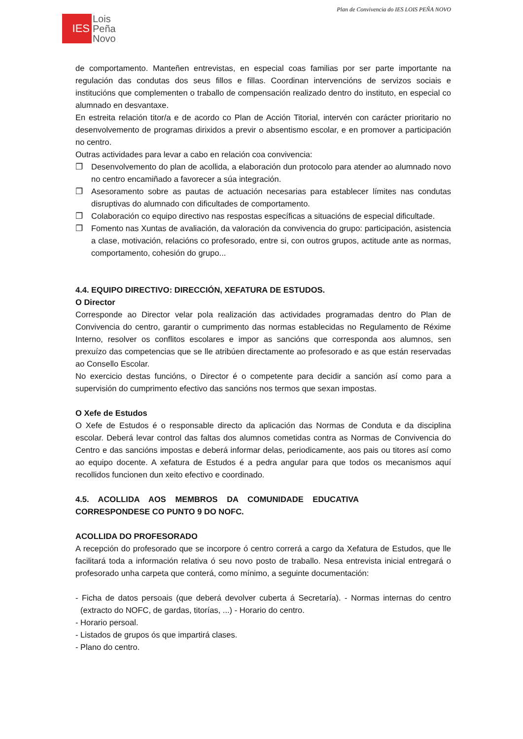Plan de Convivencia do IES LOIS PEÑA NOVO
IES
Lois
Peña
Novo
de comportamento. Manteñen entrevistas, en especial coas familias por ser parte importante na regulación das condutas dos seus fillos e fillas. Coordinan intervencións de servizos sociais e institucións que complementen o traballo de compensación realizado dentro do instituto, en especial co alumnado en desvantaxe.
En estreita relación titor/a e de acordo co Plan de Acción Titorial, intervén con carácter prioritario no desenvolvemento de programas dirixidos a previr o absentismo escolar, e en promover a participación no centro.
Outras actividades para levar a cabo en relación coa convivencia:
❐ Desenvolvemento do plan de acollida, a elaboración dun protocolo para atender ao alumnado novo no centro encamiñado a favorecer a súa integración.
❐ Asesoramento sobre as pautas de actuación necesarias para establecer límites nas condutas disruptivas do alumnado con dificultades de comportamento.
❐ Colaboración co equipo directivo nas respostas específicas a situacións de especial dificultade.
❐ Fomento nas Xuntas de avaliación, da valoración da convivencia do grupo: participación, asistencia a clase, motivación, relacións co profesorado, entre si, con outros grupos, actitude ante as normas, comportamento, cohesión do grupo...
4.4. EQUIPO DIRECTIVO: DIRECCIÓN, XEFATURA DE ESTUDOS.
O Director
Corresponde ao Director velar pola realización das actividades programadas dentro do Plan de Convivencia do centro, garantir o cumprimento das normas establecidas no Regulamento de Réxime Interno, resolver os conflitos escolares e impor as sancións que corresponda aos alumnos, sen prexuízo das competencias que se lle atribúen directamente ao profesorado e as que están reservadas ao Consello Escolar.
No exercicio destas funcións, o Director é o competente para decidir a sanción así como para a supervisión do cumprimento efectivo das sancións nos termos que sexan impostas.
O Xefe de Estudos
O Xefe de Estudos é o responsable directo da aplicación das Normas de Conduta e da disciplina escolar. Deberá levar control das faltas dos alumnos cometidas contra as Normas de Convivencia do Centro e das sancións impostas e deberá informar delas, periodicamente, aos pais ou titores así como ao equipo docente. A xefatura de Estudos é a pedra angular para que todos os mecanismos aquí recollidos funcionen dun xeito efectivo e coordinado.
4.5. ACOLLIDA AOS MEMBROS DA COMUNIDADE EDUCATIVA
CORRESPONDESE CO PUNTO 9 DO NOFC.
ACOLLIDA DO PROFESORADO
A recepción do profesorado que se incorpore ó centro correrá a cargo da Xefatura de Estudos, que lle facilitará toda a información relativa ó seu novo posto de traballo. Nesa entrevista inicial entregará o profesorado unha carpeta que conterá, como mínimo, a seguinte documentación:
- Ficha de datos persoais (que deberá devolver cuberta á Secretaría). - Normas internas do centro (extracto do NOFC, de gardas, titorías, ...) - Horario do centro.
- Horario persoal.
- Listados de grupos ós que impartirá clases.
- Plano do centro.